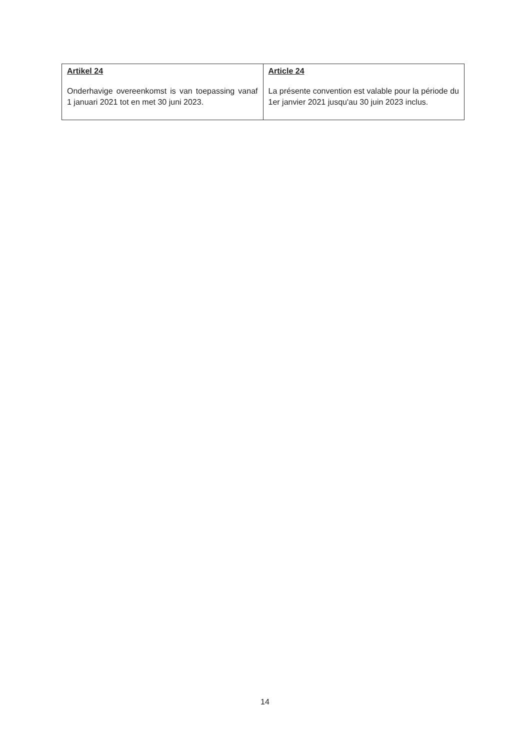| Artikel 24 Onderhavige overeenkomst is van toepassing vanaf 1 januari 2021 tot en met 30 juni 2023. | Article 24 La présente convention est valable pour la période du 1er janvier 2021 jusqu'au 30 juin 2023 inclus. |
14